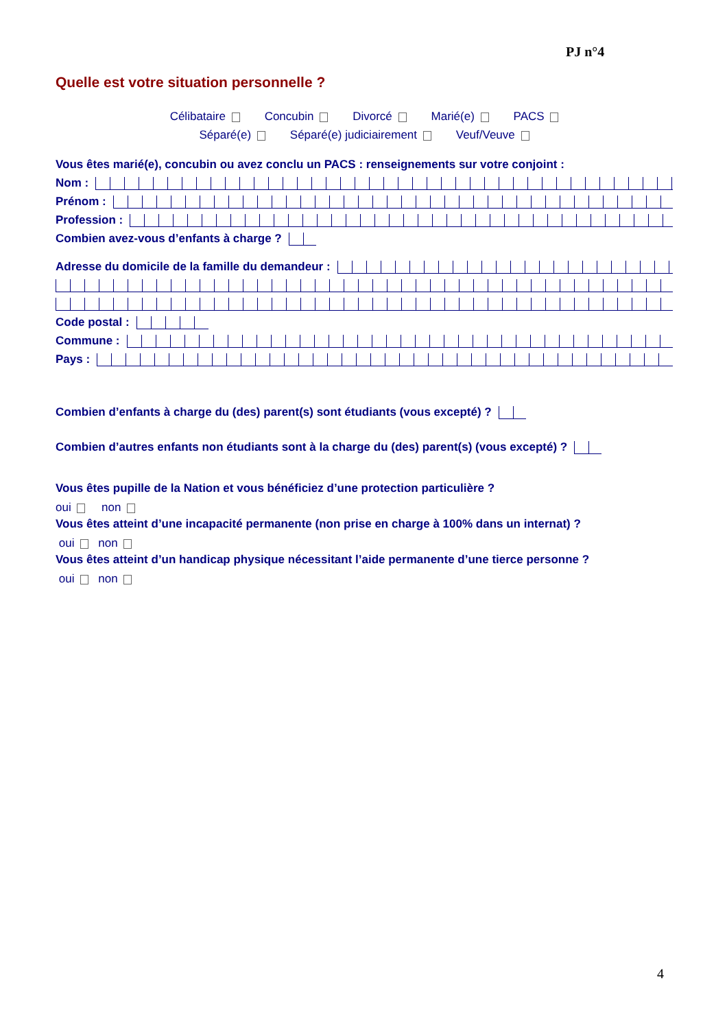PJ n°4
Quelle est votre situation personnelle ?
Célibataire Concubin Divorcé Marié(e) PACS
Séparé(e) Séparé(e) judiciairement Veuf/Veuve
Vous êtes marié(e), concubin ou avez conclu un PACS : renseignements sur votre conjoint :
Nom :
Prénom :
Profession :
Combien avez-vous d’enfants à charge ?
Adresse du domicile de la famille du demandeur :
Code postal :
Commune :
Pays :
Combien d’enfants à charge du (des) parent(s) sont étudiants (vous excepté) ?
Combien d’autres enfants non étudiants sont à la charge du (des) parent(s) (vous excepté) ?
Vous êtes pupille de la Nation et vous bénéficiez d’une protection particulière ?
oui non
Vous êtes atteint d’une incapacité permanente (non prise en charge à 100% dans un internat) ?
oui non
Vous êtes atteint d’un handicap physique nécessitant l’aide permanente d’une tierce personne ?
oui non
4